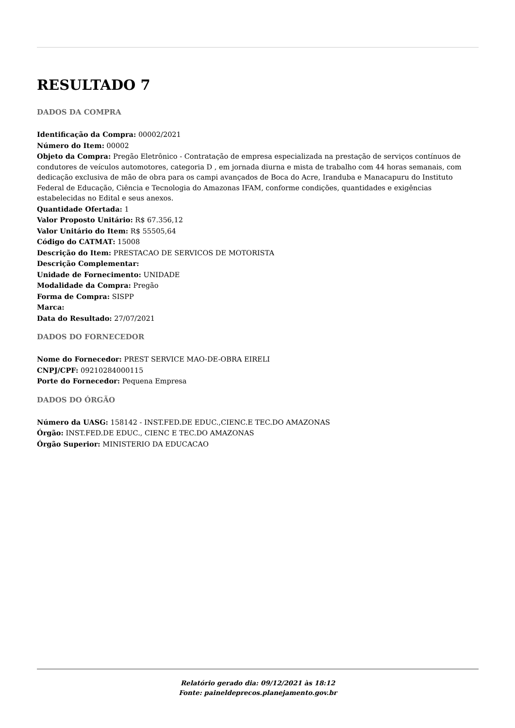RESULTADO 7
DADOS DA COMPRA
Identificação da Compra: 00002/2021
Número do Item: 00002
Objeto da Compra: Pregão Eletrônico - Contratação de empresa especializada na prestação de serviços contínuos de condutores de veículos automotores, categoria D , em jornada diurna e mista de trabalho com 44 horas semanais, com dedicação exclusiva de mão de obra para os campi avançados de Boca do Acre, Iranduba e Manacapuru do Instituto Federal de Educação, Ciência e Tecnologia do Amazonas IFAM, conforme condições, quantidades e exigências estabelecidas no Edital e seus anexos.
Quantidade Ofertada: 1
Valor Proposto Unitário: R$ 67.356,12
Valor Unitário do Item: R$ 55505,64
Código do CATMAT: 15008
Descrição do Item: PRESTACAO DE SERVICOS DE MOTORISTA
Descrição Complementar:
Unidade de Fornecimento: UNIDADE
Modalidade da Compra: Pregão
Forma de Compra: SISPP
Marca:
Data do Resultado: 27/07/2021
DADOS DO FORNECEDOR
Nome do Fornecedor: PREST SERVICE MAO-DE-OBRA EIRELI
CNPJ/CPF: 09210284000115
Porte do Fornecedor: Pequena Empresa
DADOS DO ÓRGÃO
Número da UASG: 158142 - INST.FED.DE EDUC.,CIENC.E TEC.DO AMAZONAS
Órgão: INST.FED.DE EDUC., CIENC E TEC.DO AMAZONAS
Órgão Superior: MINISTERIO DA EDUCACAO
Relatório gerado dia: 09/12/2021 às 18:12
Fonte: paineldeprecos.planejamento.gov.br